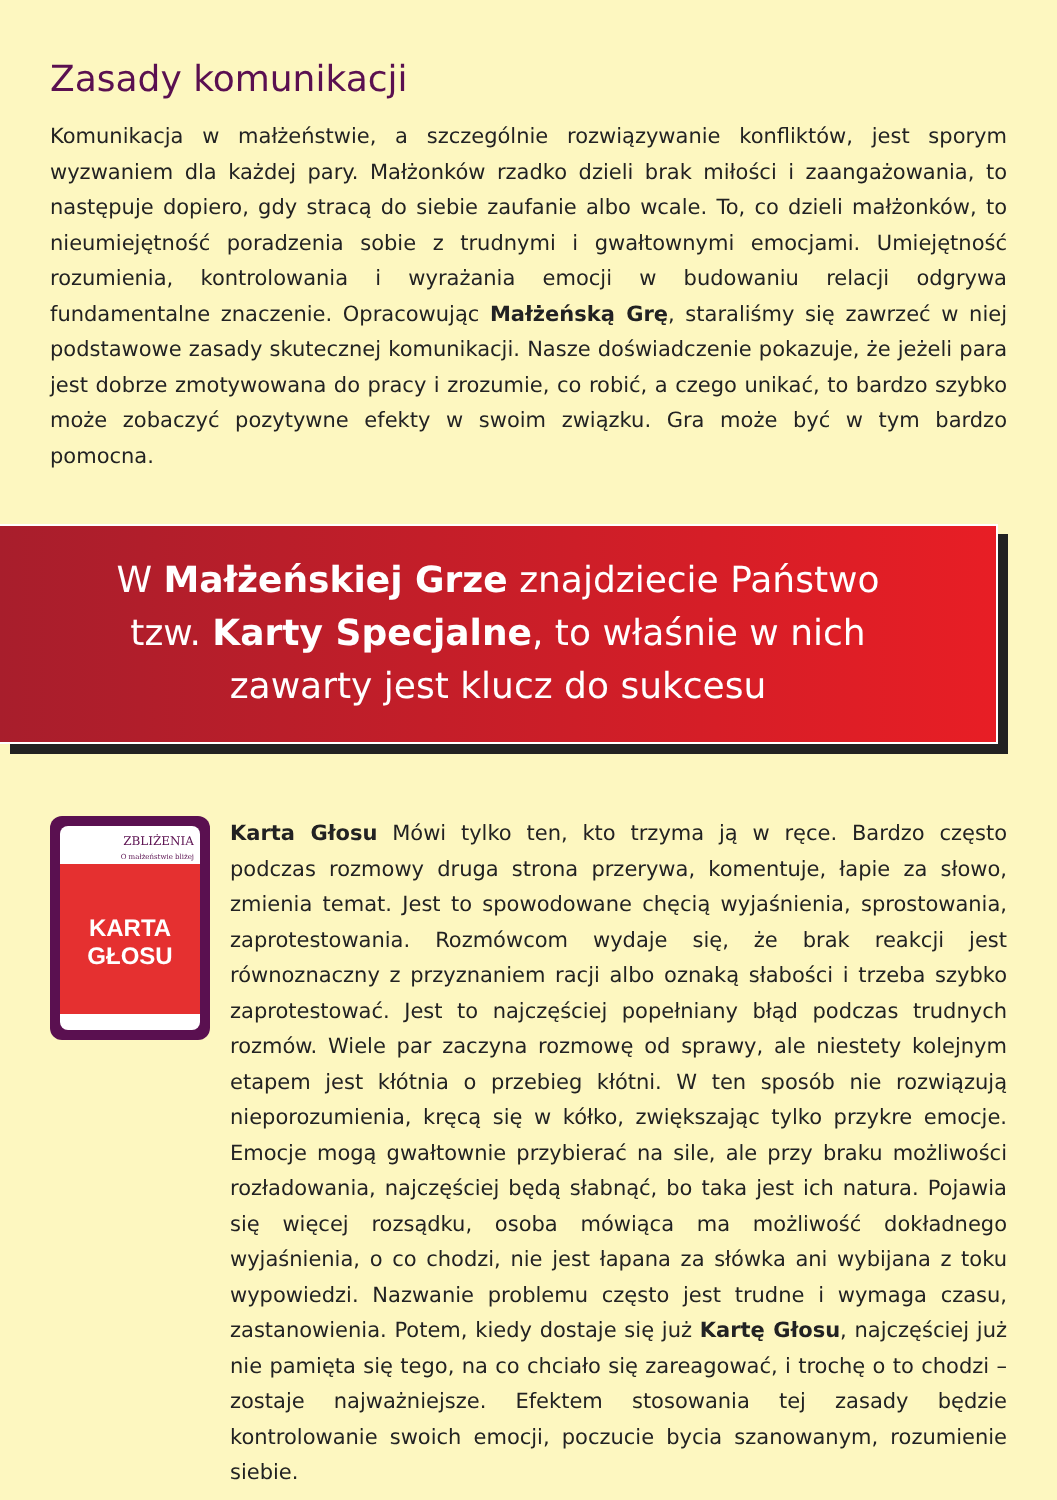Zasady komunikacji
Komunikacja w małżeństwie, a szczególnie rozwiązywanie konfliktów, jest sporym wyzwaniem dla każdej pary. Małżonków rzadko dzieli brak miłości i zaangażowania, to następuje dopiero, gdy stracą do siebie zaufanie albo wcale. To, co dzieli małżonków, to nieumiejętność poradzenia sobie z trudnymi i gwałtownymi emocjami. Umiejętność rozumienia, kontrolowania i wyrażania emocji w budowaniu relacji odgrywa fundamentalne znaczenie. Opracowując Małżeńską Grę, staraliśmy się zawrzeć w niej podstawowe zasady skutecznej komunikacji. Nasze doświadczenie pokazuje, że jeżeli para jest dobrze zmotywowana do pracy i zrozumie, co robić, a czego unikać, to bardzo szybko może zobaczyć pozytywne efekty w swoim związku. Gra może być w tym bardzo pomocna.
W Małżeńskiej Grze znajdziecie Państwo
tzw. Karty Specjalne, to właśnie w nich
zawarty jest klucz do sukcesu
ZBLIŻENIA
O małżeństwie bliżej
KARTA
GŁOSU
Karta Głosu Mówi tylko ten, kto trzyma ją w ręce. Bardzo często podczas rozmowy druga strona przerywa, komentuje, łapie za słowo, zmienia temat. Jest to spowodowane chęcią wyjaśnienia, sprostowania, zaprotestowania. Rozmówcom wydaje się, że brak reakcji jest równoznaczny z przyznaniem racji albo oznaką słabości i trzeba szybko zaprotestować. Jest to najczęściej popełniany błąd podczas trudnych rozmów. Wiele par zaczyna rozmowę od sprawy, ale niestety kolejnym etapem jest kłótnia o przebieg kłótni. W ten sposób nie rozwiązują nieporozumienia, kręcą się w kółko, zwiększając tylko przykre emocje. Emocje mogą gwałtownie przybierać na sile, ale przy braku możliwości rozładowania, najczęściej będą słabnąć, bo taka jest ich natura. Pojawia się więcej rozsądku, osoba mówiąca ma możliwość dokładnego wyjaśnienia, o co chodzi, nie jest łapana za słówka ani wybijana z toku wypowiedzi. Nazwanie problemu często jest trudne i wymaga czasu, zastanowienia. Potem, kiedy dostaje się już Kartę Głosu, najczęściej już nie pamięta się tego, na co chciało się zareagować, i trochę o to chodzi – zostaje najważniejsze. Efektem stosowania tej zasady będzie kontrolowanie swoich emocji, poczucie bycia szanowanym, rozumienie siebie.